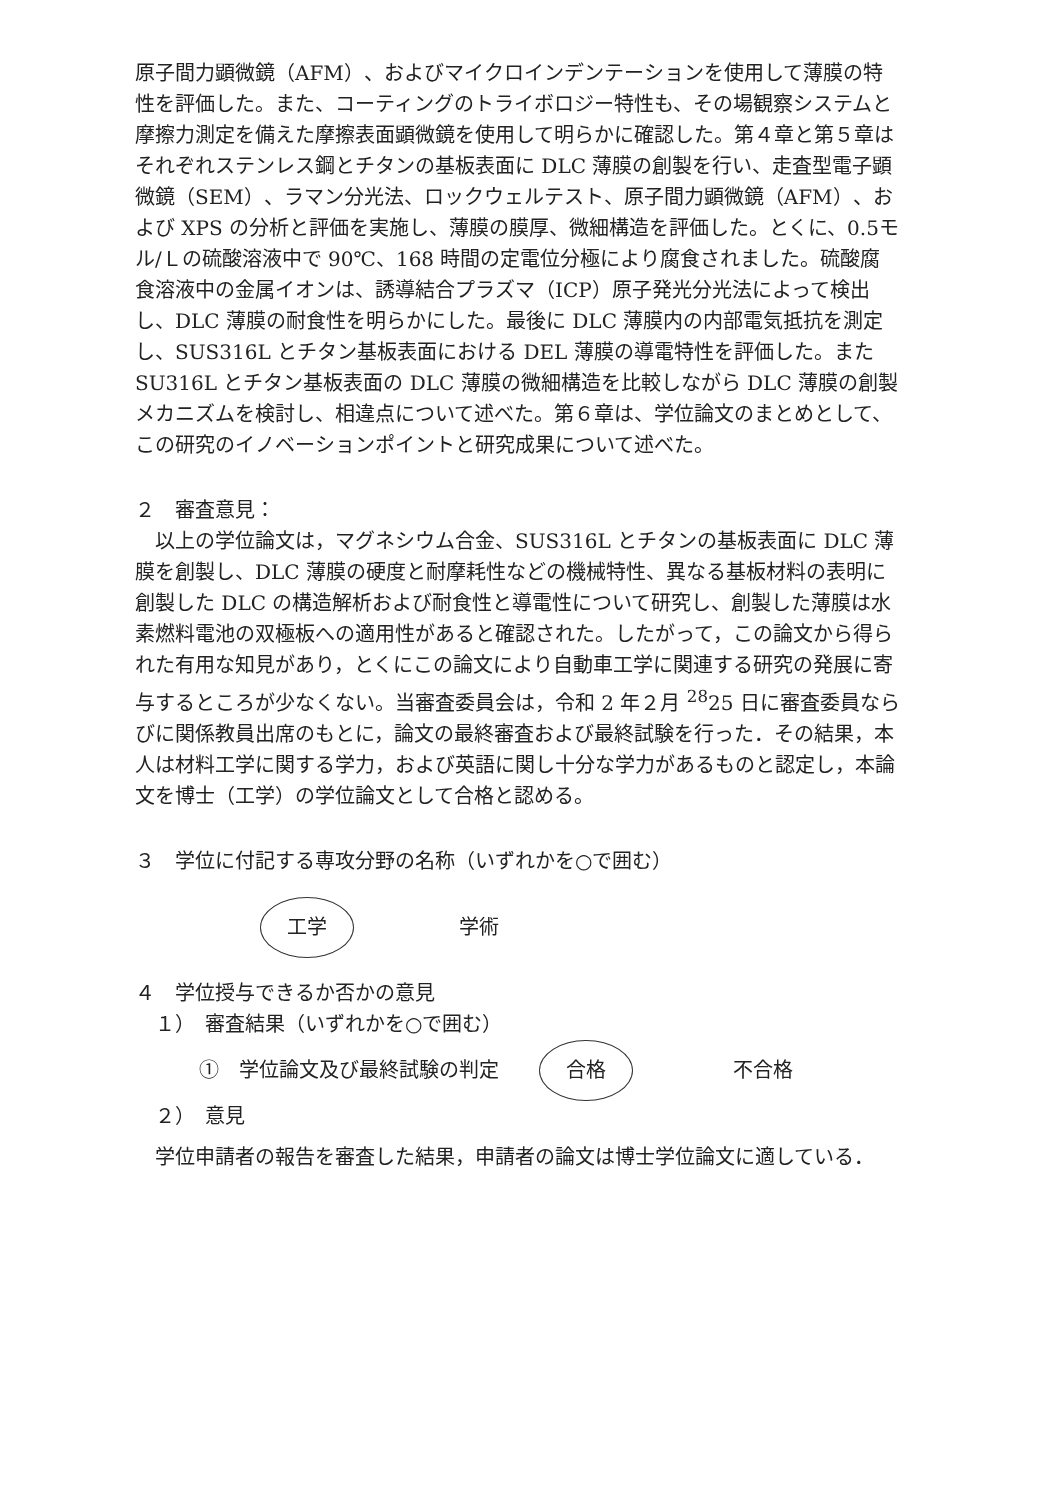原子間力顕微鏡（AFM）、およびマイクロインデンテーションを使用して薄膜の特性を評価した。また、コーティングのトライボロジー特性も、その場観察システムと摩擦力測定を備えた摩擦表面顕微鏡を使用して明らかに確認した。第４章と第５章はそれぞれステンレス鋼とチタンの基板表面に DLC 薄膜の創製を行い、走査型電子顕微鏡（SEM）、ラマン分光法、ロックウェルテスト、原子間力顕微鏡（AFM）、および XPS の分析と評価を実施し、薄膜の膜厚、微細構造を評価した。とくに、0.5モル/Ｌの硫酸溶液中で 90℃、168 時間の定電位分極により腐食されました。硫酸腐食溶液中の金属イオンは、誘導結合プラズマ（ICP）原子発光分光法によって検出し、DLC 薄膜の耐食性を明らかにした。最後に DLC 薄膜内の内部電気抵抗を測定し、SUS316L とチタン基板表面における DEL 薄膜の導電特性を評価した。また SU316L とチタン基板表面の DLC 薄膜の微細構造を比較しながら DLC 薄膜の創製メカニズムを検討し、相違点について述べた。第６章は、学位論文のまとめとして、この研究のイノベーションポイントと研究成果について述べた。
２　審査意見：
　以上の学位論文は，マグネシウム合金、SUS316L とチタンの基板表面に DLC 薄膜を創製し、DLC 薄膜の硬度と耐摩耗性などの機械特性、異なる基板材料の表明に創製した DLC の構造解析および耐食性と導電性について研究し、創製した薄膜は水素燃料電池の双極板への適用性があると確認された。したがって，この論文から得られた有用な知見があり，とくにこの論文により自動車工学に関連する研究の発展に寄与するところが少なくない。当審査委員会は，令和 2 年２月 <sup>28</sup>25 日に審査委員ならびに関係教員出席のもとに，論文の最終審査および最終試験を行った．その結果，本人は材料工学に関する学力，および英語に関し十分な学力があるものと認定し，本論文を博士（工学）の学位論文として合格と認める。
３　学位に付記する専攻分野の名称（いずれかを○で囲む）
工学 学術
４　学位授与できるか否かの意見
　１）　審査結果（いずれかを○で囲む）
①　学位論文及び最終試験の判定 合格 不合格
　２）　意見
　学位申請者の報告を審査した結果，申請者の論文は博士学位論文に適している．